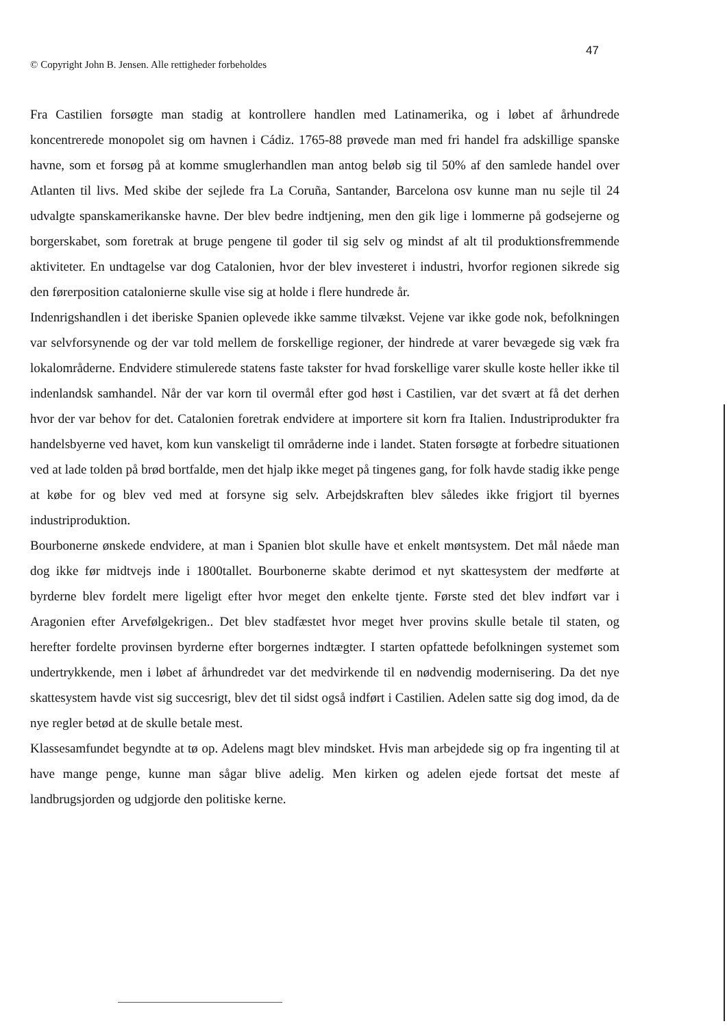47
© Copyright John B. Jensen. Alle rettigheder forbeholdes
Fra Castilien forsøgte man stadig at kontrollere handlen med Latinamerika, og i løbet af århundrede koncentrerede monopolet sig om havnen i Cádiz. 1765-88 prøvede man med fri handel fra adskillige spanske havne, som et forsøg på at komme smuglerhandlen man antog beløb sig til 50% af den samlede handel over Atlanten til livs. Med skibe der sejlede fra La Coruña, Santander, Barcelona osv kunne man nu sejle til 24 udvalgte spanskamerikanske havne. Der blev bedre indtjening, men den gik lige i lommerne på godsejerne og borgerskabet, som foretrak at bruge pengene til goder til sig selv og mindst af alt til produktionsfremmende aktiviteter. En undtagelse var dog Catalonien, hvor der blev investeret i industri, hvorfor regionen sikrede sig den førerposition catalonierne skulle vise sig at holde i flere hundrede år.
Indenrigshandlen i det iberiske Spanien oplevede ikke samme tilvækst. Vejene var ikke gode nok, befolkningen var selvforsynende og der var told mellem de forskellige regioner, der hindrede at varer bevægede sig væk fra lokalområderne. Endvidere stimulerede statens faste takster for hvad forskellige varer skulle koste heller ikke til indenlandsk samhandel. Når der var korn til overmål efter god høst i Castilien, var det svært at få det derhen hvor der var behov for det. Catalonien foretrak endvidere at importere sit korn fra Italien. Industriprodukter fra handelsbyerne ved havet, kom kun vanskeligt til områderne inde i landet. Staten forsøgte at forbedre situationen ved at lade tolden på brød bortfalde, men det hjalp ikke meget på tingenes gang, for folk havde stadig ikke penge at købe for og blev ved med at forsyne sig selv. Arbejdskraften blev således ikke frigjort til byernes industriproduktion.
Bourbonerne ønskede endvidere, at man i Spanien blot skulle have et enkelt møntsystem. Det mål nåede man dog ikke før midtvejs inde i 1800tallet. Bourbonerne skabte derimod et nyt skattesystem der medførte at byrderne blev fordelt mere ligeligt efter hvor meget den enkelte tjente. Første sted det blev indført var i Aragonien efter Arvefølgekrigen.. Det blev stadfæstet hvor meget hver provins skulle betale til staten, og herefter fordelte provinsen byrderne efter borgernes indtægter. I starten opfattede befolkningen systemet som undertrykkende, men i løbet af århundredet var det medvirkende til en nødvendig modernisering. Da det nye skattesystem havde vist sig succesrigt, blev det til sidst også indført i Castilien. Adelen satte sig dog imod, da de nye regler betød at de skulle betale mest.
Klassesamfundet begyndte at tø op. Adelens magt blev mindsket. Hvis man arbejdede sig op fra ingenting til at have mange penge, kunne man sågar blive adelig. Men kirken og adelen ejede fortsat det meste af landbrugsjorden og udgjorde den politiske kerne.